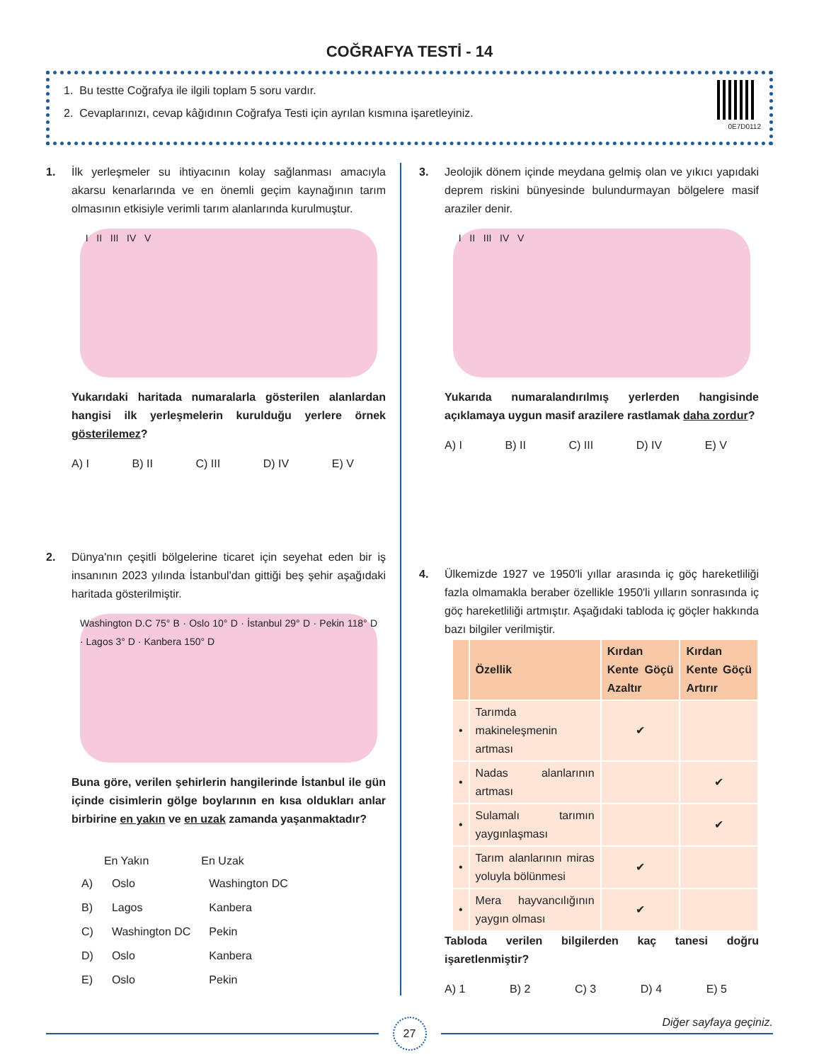COĞRAFYA TESTİ - 14
1. Bu testte Coğrafya ile ilgili toplam 5 soru vardır.
2. Cevaplarınızı, cevap kâğıdının Coğrafya Testi için ayrılan kısmına işaretleyiniz.
0E7D0112
1. İlk yerleşmeler su ihtiyacının kolay sağlanması amacıyla akarsu kenarlarında ve en önemli geçim kaynağının tarım olmasının etkisiyle verimli tarım alanlarında kurulmuştur.
I II III IV V
Yukarıdaki haritada numaralarla gösterilen alanlardan hangisi ilk yerleşmelerin kurulduğu yerlere örnek gösterilemez?
A) I B) II C) III D) IV E) V
2. Dünya'nın çeşitli bölgelerine ticaret için seyehat eden bir iş insanının 2023 yılında İstanbul'dan gittiği beş şehir aşağıdaki haritada gösterilmiştir.
Washington D.C 75° B · Oslo 10° D · İstanbul 29° D · Pekin 118° D · Lagos 3° D · Kanbera 150° D
Buna göre, verilen şehirlerin hangilerinde İstanbul ile gün içinde cisimlerin gölge boylarının en kısa oldukları anlar birbirine en yakın ve en uzak zamanda yaşanmaktadır?
| | En Yakın | En Uzak |
| --- | --- | --- |
| A) | Oslo | Washington DC |
| B) | Lagos | Kanbera |
| C) | Washington DC | Pekin |
| D) | Oslo | Kanbera |
| E) | Oslo | Pekin |
3. Jeolojik dönem içinde meydana gelmiş olan ve yıkıcı yapıdaki deprem riskini bünyesinde bulundurmayan bölgelere masif araziler denir.
I II III IV V
Yukarıda numaralandırılmış yerlerden hangisinde açıklamaya uygun masif arazilere rastlamak daha zordur?
A) I B) II C) III D) IV E) V
4. Ülkemizde 1927 ve 1950'li yıllar arasında iç göç hareketliliği fazla olmamakla beraber özellikle 1950'li yılların sonrasında iç göç hareketliliği artmıştır. Aşağıdaki tabloda iç göçler hakkında bazı bilgiler verilmiştir.
| | Özellik | Kırdan Kente Göçü Azaltır | Kırdan Kente Göçü Artırır |
| --- | --- | --- | --- |
| • | Tarımda makineleşmenin artması | ✔ | |
| • | Nadas alanlarının artması | | ✔ |
| • | Sulamalı tarımın yaygınlaşması | | ✔ |
| • | Tarım alanlarının miras yoluyla bölünmesi | ✔ | |
| • | Mera hayvancılığının yaygın olması | ✔ | |
Tabloda verilen bilgilerden kaç tanesi doğru işaretlenmiştir?
A) 1 B) 2 C) 3 D) 4 E) 5
27
Diğer sayfaya geçiniz.